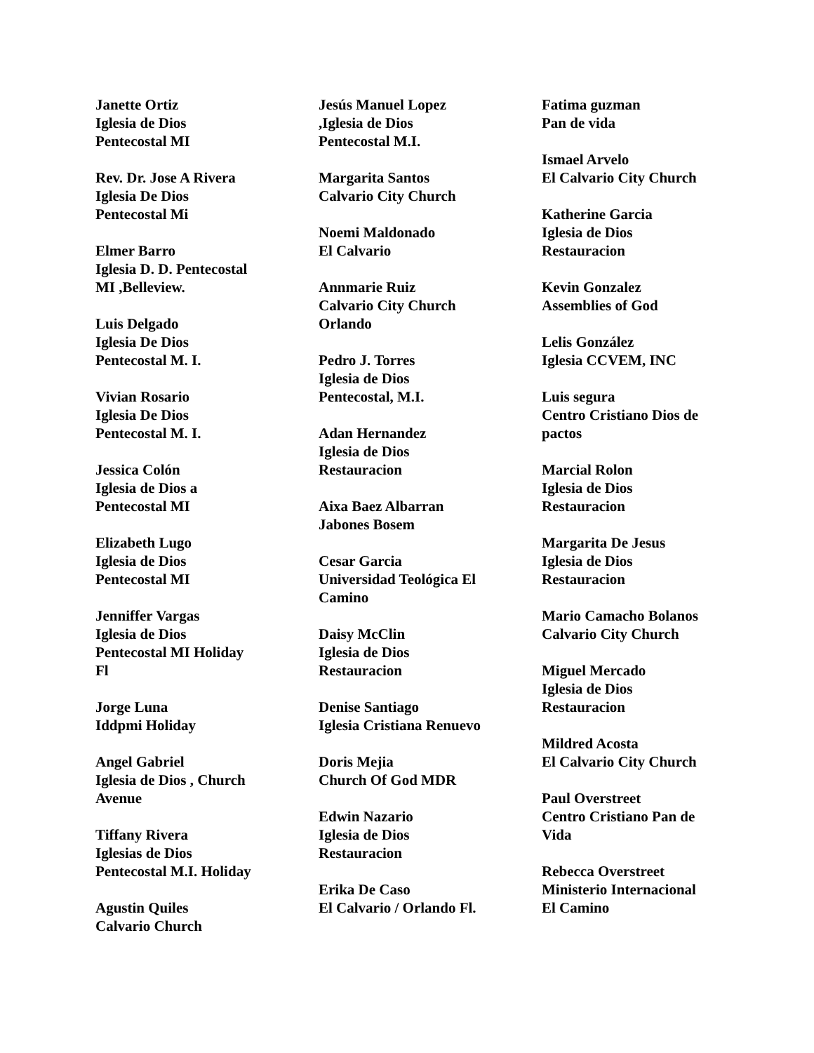Janette Ortiz
Iglesia de Dios
Pentecostal MI
Rev. Dr. Jose A Rivera
Iglesia De Dios
Pentecostal Mi
Elmer Barro
Iglesia D. D. Pentecostal
MI ,Belleview.
Luis Delgado
Iglesia De Dios
Pentecostal M. I.
Vivian Rosario
Iglesia De Dios
Pentecostal M. I.
Jessica Colón
Iglesia de Dios a
Pentecostal MI
Elizabeth Lugo
Iglesia de Dios
Pentecostal MI
Jenniffer Vargas
Iglesia de Dios
Pentecostal MI Holiday
Fl
Jorge Luna
Iddpmi Holiday
Angel Gabriel
Iglesia de Dios , Church
Avenue
Tiffany Rivera
Iglesias de Dios
Pentecostal M.I. Holiday
Agustin Quiles
Calvario Church
Jesús Manuel Lopez
,Iglesia de Dios
Pentecostal M.I.
Margarita Santos
Calvario City Church
Noemi Maldonado
El Calvario
Annmarie Ruiz
Calvario City Church
Orlando
Pedro J. Torres
Iglesia de Dios
Pentecostal, M.I.
Adan Hernandez
Iglesia de Dios
Restauracion
Aixa Baez Albarran
Jabones Bosem
Cesar Garcia
Universidad Teológica El
Camino
Daisy McClin
Iglesia de Dios
Restauracion
Denise Santiago
Iglesia Cristiana Renuevo
Doris Mejia
Church Of God MDR
Edwin Nazario
Iglesia de Dios
Restauracion
Erika De Caso
El Calvario / Orlando Fl.
Fatima guzman
Pan de vida
Ismael Arvelo
El Calvario City Church
Katherine Garcia
Iglesia de Dios
Restauracion
Kevin Gonzalez
Assemblies of God
Lelis González
Iglesia CCVEM, INC
Luis segura
Centro Cristiano Dios de
pactos
Marcial Rolon
Iglesia de Dios
Restauracion
Margarita De Jesus
Iglesia de Dios
Restauracion
Mario Camacho Bolanos
Calvario City Church
Miguel Mercado
Iglesia de Dios
Restauracion
Mildred Acosta
El Calvario City Church
Paul Overstreet
Centro Cristiano Pan de
Vida
Rebecca Overstreet
Ministerio Internacional
El Camino